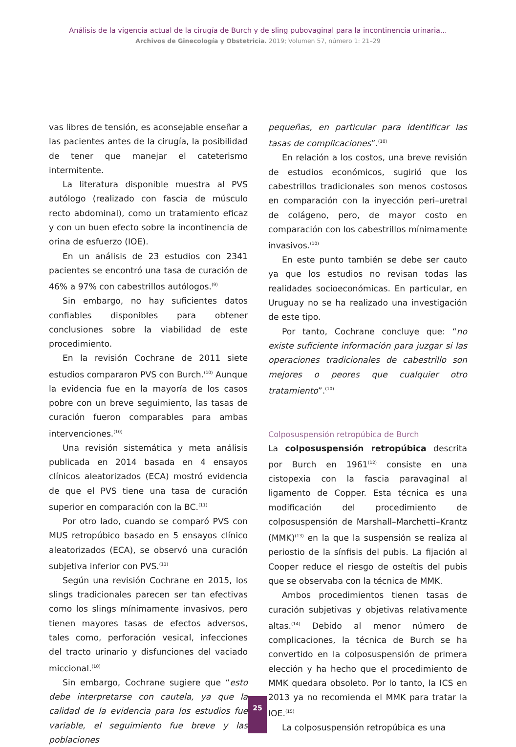Análisis de la vigencia actual de la cirugía de Burch y de sling pubovaginal para la incontinencia urinaria...
Archivos de Ginecología y Obstetricia. 2019; Volumen 57, número 1: 21–29
vas libres de tensión, es aconsejable enseñar a las pacientes antes de la cirugía, la posibilidad de tener que manejar el cateterismo intermitente.
La literatura disponible muestra al PVS autólogo (realizado con fascia de músculo recto abdominal), como un tratamiento eficaz y con un buen efecto sobre la incontinencia de orina de esfuerzo (IOE).
En un análisis de 23 estudios con 2341 pacientes se encontró una tasa de curación de 46% a 97% con cabestrillos autólogos.<sup>(9)</sup>
Sin embargo, no hay suficientes datos confiables disponibles para obtener conclusiones sobre la viabilidad de este procedimiento.
En la revisión Cochrane de 2011 siete estudios compararon PVS con Burch.<sup>(10)</sup> Aunque la evidencia fue en la mayoría de los casos pobre con un breve seguimiento, las tasas de curación fueron comparables para ambas intervenciones.<sup>(10)</sup>
Una revisión sistemática y meta análisis publicada en 2014 basada en 4 ensayos clínicos aleatorizados (ECA) mostró evidencia de que el PVS tiene una tasa de curación superior en comparación con la BC.<sup>(11)</sup>
Por otro lado, cuando se comparó PVS con MUS retropúbico basado en 5 ensayos clínico aleatorizados (ECA), se observó una curación subjetiva inferior con PVS.<sup>(11)</sup>
Según una revisión Cochrane en 2015, los slings tradicionales parecen ser tan efectivas como los slings mínimamente invasivos, pero tienen mayores tasas de efectos adversos, tales como, perforación vesical, infecciones del tracto urinario y disfunciones del vaciado miccional.<sup>(10)</sup>
Sin embargo, Cochrane sugiere que “esto debe interpretarse con cautela, ya que la calidad de la evidencia para los estudios fue variable, el seguimiento fue breve y las poblaciones
pequeñas, en particular para identificar las tasas de complicaciones”.<sup>(10)</sup>
En relación a los costos, una breve revisión de estudios económicos, sugirió que los cabestrillos tradicionales son menos costosos en comparación con la inyección peri–uretral de colágeno, pero, de mayor costo en comparación con los cabestrillos mínimamente invasivos.<sup>(10)</sup>
En este punto también se debe ser cauto ya que los estudios no revisan todas las realidades socioeconómicas. En particular, en Uruguay no se ha realizado una investigación de este tipo.
Por tanto, Cochrane concluye que: “no existe suficiente información para juzgar si las operaciones tradicionales de cabestrillo son mejores o peores que cualquier otro tratamiento”.<sup>(10)</sup>
Colposuspensión retropúbica de Burch
La colposuspensión retropúbica descrita por Burch en 1961<sup>(12)</sup> consiste en una cistopexia con la fascia paravaginal al ligamento de Copper. Esta técnica es una modificación del procedimiento de colposuspensión de Marshall–Marchetti–Krantz (MMK)<sup>(13)</sup> en la que la suspensión se realiza al periostio de la sínfisis del pubis. La fijación al Cooper reduce el riesgo de osteítis del pubis que se observaba con la técnica de MMK.
Ambos procedimientos tienen tasas de curación subjetivas y objetivas relativamente altas.<sup>(14)</sup> Debido al menor número de complicaciones, la técnica de Burch se ha convertido en la colposuspensión de primera elección y ha hecho que el procedimiento de MMK quedara obsoleto. Por lo tanto, la ICS en 2013 ya no recomienda el MMK para tratar la IOE.<sup>(15)</sup>
La colposuspensión retropúbica es una
25